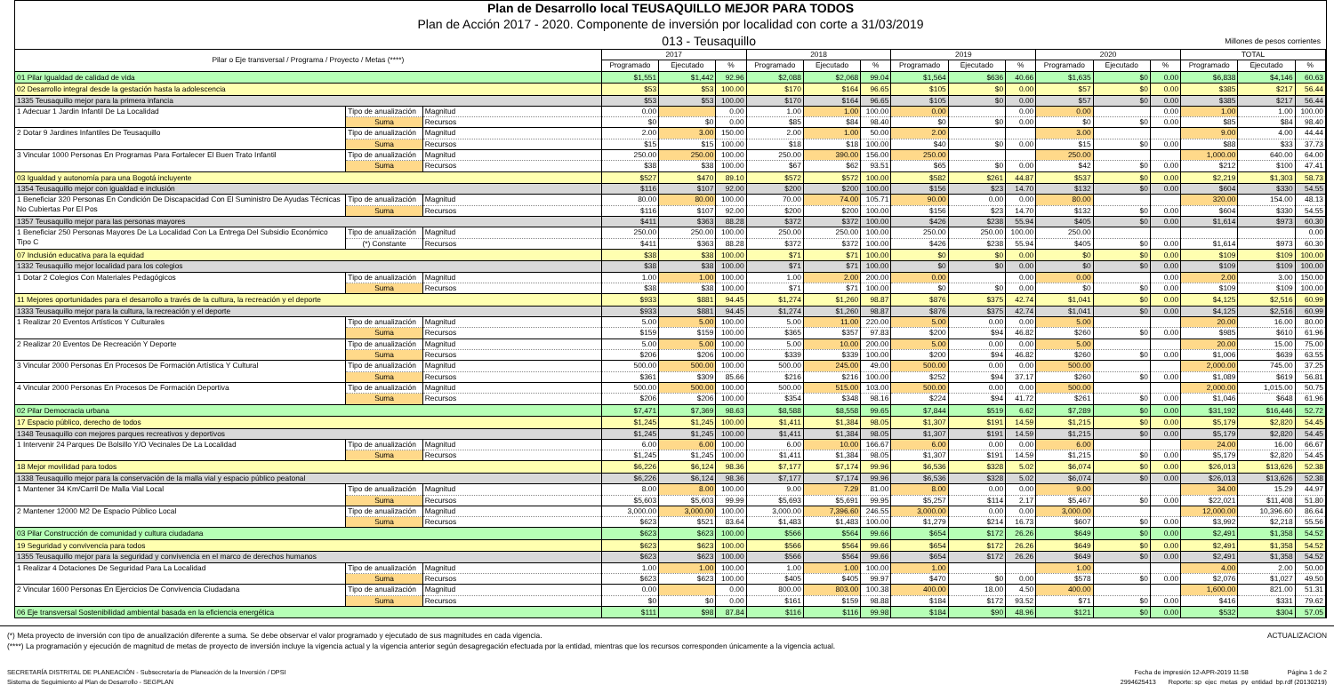Plan de Desarrollo local TEUSAQUILLO MEJOR PARA TODOS
Plan de Acción 2017 - 2020. Componente de inversión por localidad con corte a 31/03/2019
013 - Teusaquillo Millones de pesos corrientes
| Pilar o Eje transversal / Programa / Proyecto / Metas (****) | | | 2017 | | | 2018 | | | 2019 | | | 2020 | | | TOTAL | | |
| --- | --- | --- | --- | --- | --- | --- | --- | --- | --- | --- | --- | --- | --- | --- | --- | --- | --- |
| | | | Programado | Ejecutado | % | Programado | Ejecutado | % | Programado | Ejecutado | % | Programado | Ejecutado | % | Programado | Ejecutado | % |
| 01 Pilar Igualdad de calidad de vida | | | $1,551 | $1,442 | 92.96 | $2,088 | $2,068 | 99.04 | $1,564 | $636 | 40.66 | $1,635 | $0 | 0.00 | $6,838 | $4,146 | 60.63 |
| 02 Desarrollo integral desde la gestación hasta la adolescencia | | | $53 | $53 | 100.00 | $170 | $164 | 96.65 | $105 | $0 | 0.00 | $57 | $0 | 0.00 | $385 | $217 | 56.44 |
| 1335 Teusaquillo mejor para la primera infancia | | | $53 | $53 | 100.00 | $170 | $164 | 96.65 | $105 | $0 | 0.00 | $57 | $0 | 0.00 | $385 | $217 | 56.44 |
| 1 Adecuar 1 Jardin Infantil De La Localidad | Tipo de anualización | Magnitud | 0.00 | | 0.00 | 1.00 | 1.00 | 100.00 | 0.00 | | 0.00 | 0.00 | | 0.00 | 1.00 | 1.00 | 100.00 |
| | Suma | Recursos | $0 | $0 | 0.00 | $85 | $84 | 98.40 | $0 | $0 | 0.00 | $0 | $0 | 0.00 | $85 | $84 | 98.40 |
| 2 Dotar 9 Jardines Infantiles De Teusaquillo | Tipo de anualización | Magnitud | 2.00 | 3.00 | 150.00 | 2.00 | 1.00 | 50.00 | 2.00 | | | 3.00 | | | 9.00 | 4.00 | 44.44 |
| | Suma | Recursos | $15 | $15 | 100.00 | $18 | $18 | 100.00 | $40 | $0 | 0.00 | $15 | $0 | 0.00 | $88 | $33 | 37.73 |
| 3 Vincular 1000 Personas En Programas Para Fortalecer El Buen Trato Infantil | Tipo de anualización | Magnitud | 250.00 | 250.00 | 100.00 | 250.00 | 390.00 | 156.00 | 250.00 | | | 250.00 | | | 1,000.00 | 640.00 | 64.00 |
| | Suma | Recursos | $38 | $38 | 100.00 | $67 | $62 | 93.51 | $65 | $0 | 0.00 | $42 | $0 | 0.00 | $212 | $100 | 47.41 |
| 03 Igualdad y autonomía para una Bogotá incluyente | | | $527 | $470 | 89.10 | $572 | $572 | 100.00 | $582 | $261 | 44.87 | $537 | $0 | 0.00 | $2,219 | $1,303 | 58.73 |
| 1354 Teusaquillo mejor con igualdad e inclusión | | | $116 | $107 | 92.00 | $200 | $200 | 100.00 | $156 | $23 | 14.70 | $132 | $0 | 0.00 | $604 | $330 | 54.55 |
| 1 Beneficiar 320 Personas En Condición De Discapacidad Con El Suministro De Ayudas Técnicas No Cubiertas Por El Pos | Tipo de anualización | Magnitud | 80.00 | 80.00 | 100.00 | 70.00 | 74.00 | 105.71 | 90.00 | 0.00 | 0.00 | 80.00 | | | 320.00 | 154.00 | 48.13 |
| | Suma | Recursos | $116 | $107 | 92.00 | $200 | $200 | 100.00 | $156 | $23 | 14.70 | $132 | $0 | 0.00 | $604 | $330 | 54.55 |
| 1357 Teusaquillo mejor para las personas mayores | | | $411 | $363 | 88.28 | $372 | $372 | 100.00 | $426 | $238 | 55.94 | $405 | $0 | 0.00 | $1,614 | $973 | 60.30 |
| 1 Beneficiar 250 Personas Mayores De La Localidad Con La Entrega Del Subsidio Económico Tipo C | Tipo de anualización | Magnitud | 250.00 | 250.00 | 100.00 | 250.00 | 250.00 | 100.00 | 250.00 | 250.00 | 100.00 | 250.00 | | | | | 0.00 |
| | (*) Constante | Recursos | $411 | $363 | 88.28 | $372 | $372 | 100.00 | $426 | $238 | 55.94 | $405 | $0 | 0.00 | $1,614 | $973 | 60.30 |
| 07 Inclusión educativa para la equidad | | | $38 | $38 | 100.00 | $71 | $71 | 100.00 | $0 | $0 | 0.00 | $0 | $0 | 0.00 | $109 | $109 | 100.00 |
| 1332 Teusaquillo mejor localidad para los colegios | | | $38 | $38 | 100.00 | $71 | $71 | 100.00 | $0 | $0 | 0.00 | $0 | $0 | 0.00 | $109 | $109 | 100.00 |
| 1 Dotar 2 Colegios Con Materiales Pedagógicos | Tipo de anualización | Magnitud | 1.00 | 1.00 | 100.00 | 1.00 | 2.00 | 200.00 | 0.00 | | 0.00 | 0.00 | | 0.00 | 2.00 | 3.00 | 150.00 |
| | Suma | Recursos | $38 | $38 | 100.00 | $71 | $71 | 100.00 | $0 | $0 | 0.00 | $0 | $0 | 0.00 | $109 | $109 | 100.00 |
| 11 Mejores oportunidades para el desarrollo a través de la cultura, la recreación y el deporte | | | $933 | $881 | 94.45 | $1,274 | $1,260 | 98.87 | $876 | $375 | 42.74 | $1,041 | $0 | 0.00 | $4,125 | $2,516 | 60.99 |
| 1333 Teusaquillo mejor para la cultura, la recreación y el deporte | | | $933 | $881 | 94.45 | $1,274 | $1,260 | 98.87 | $876 | $375 | 42.74 | $1,041 | $0 | 0.00 | $4,125 | $2,516 | 60.99 |
| 1 Realizar 20 Eventos Artísticos Y Culturales | Tipo de anualización | Magnitud | 5.00 | 5.00 | 100.00 | 5.00 | 11.00 | 220.00 | 5.00 | 0.00 | 0.00 | 5.00 | | | 20.00 | 16.00 | 80.00 |
| | Suma | Recursos | $159 | $159 | 100.00 | $365 | $357 | 97.83 | $200 | $94 | 46.82 | $260 | $0 | 0.00 | $985 | $610 | 61.96 |
| 2 Realizar 20 Eventos De Recreación Y Deporte | Tipo de anualización | Magnitud | 5.00 | 5.00 | 100.00 | 5.00 | 10.00 | 200.00 | 5.00 | 0.00 | 0.00 | 5.00 | | | 20.00 | 15.00 | 75.00 |
| | Suma | Recursos | $206 | $206 | 100.00 | $339 | $339 | 100.00 | $200 | $94 | 46.82 | $260 | $0 | 0.00 | $1,006 | $639 | 63.55 |
| 3 Vincular 2000 Personas En Procesos De Formación Artística Y Cultural | Tipo de anualización | Magnitud | 500.00 | 500.00 | 100.00 | 500.00 | 245.00 | 49.00 | 500.00 | 0.00 | 0.00 | 500.00 | | | 2,000.00 | 745.00 | 37.25 |
| | Suma | Recursos | $361 | $309 | 85.66 | $216 | $216 | 100.00 | $252 | $94 | 37.17 | $260 | $0 | 0.00 | $1,089 | $619 | 56.81 |
| 4 Vincular 2000 Personas En Procesos De Formación Deportiva | Tipo de anualización | Magnitud | 500.00 | 500.00 | 100.00 | 500.00 | 515.00 | 103.00 | 500.00 | 0.00 | 0.00 | 500.00 | | | 2,000.00 | 1,015.00 | 50.75 |
| | Suma | Recursos | $206 | $206 | 100.00 | $354 | $348 | 98.16 | $224 | $94 | 41.72 | $261 | $0 | 0.00 | $1,046 | $648 | 61.96 |
| 02 Pilar Democracia urbana | | | $7,471 | $7,369 | 98.63 | $8,588 | $8,558 | 99.65 | $7,844 | $519 | 6.62 | $7,289 | $0 | 0.00 | $31,192 | $16,446 | 52.72 |
| 17 Espacio público, derecho de todos | | | $1,245 | $1,245 | 100.00 | $1,411 | $1,384 | 98.05 | $1,307 | $191 | 14.59 | $1,215 | $0 | 0.00 | $5,179 | $2,820 | 54.45 |
| 1348 Teusaquillo con mejores parques recreativos y deportivos | | | $1,245 | $1,245 | 100.00 | $1,411 | $1,384 | 98.05 | $1,307 | $191 | 14.59 | $1,215 | $0 | 0.00 | $5,179 | $2,820 | 54.45 |
| 1 Intervenir 24 Parques De Bolsillo Y/O Vecinales De La Localidad | Tipo de anualización | Magnitud | 6.00 | 6.00 | 100.00 | 6.00 | 10.00 | 166.67 | 6.00 | 0.00 | 0.00 | 6.00 | | | 24.00 | 16.00 | 66.67 |
| | Suma | Recursos | $1,245 | $1,245 | 100.00 | $1,411 | $1,384 | 98.05 | $1,307 | $191 | 14.59 | $1,215 | $0 | 0.00 | $5,179 | $2,820 | 54.45 |
| 18 Mejor movilidad para todos | | | $6,226 | $6,124 | 98.36 | $7,177 | $7,174 | 99.96 | $6,536 | $328 | 5.02 | $6,074 | $0 | 0.00 | $26,013 | $13,626 | 52.38 |
| 1338 Teusaquillo mejor para la conservación de la malla vial y espacio público peatonal | | | $6,226 | $6,124 | 98.36 | $7,177 | $7,174 | 99.96 | $6,536 | $328 | 5.02 | $6,074 | $0 | 0.00 | $26,013 | $13,626 | 52.38 |
| 1 Mantener 34 Km/Carril De Malla Vial Local | Tipo de anualización | Magnitud | 8.00 | 8.00 | 100.00 | 9.00 | 7.29 | 81.00 | 8.00 | 0.00 | 0.00 | 9.00 | | | 34.00 | 15.29 | 44.97 |
| | Suma | Recursos | $5,603 | $5,603 | 99.99 | $5,693 | $5,691 | 99.95 | $5,257 | $114 | 2.17 | $5,467 | $0 | 0.00 | $22,021 | $11,408 | 51.80 |
| 2 Mantener 12000 M2 De Espacio Público Local | Tipo de anualización | Magnitud | 3,000.00 | 3,000.00 | 100.00 | 3,000.00 | 7,396.60 | 246.55 | 3,000.00 | 0.00 | 0.00 | 3,000.00 | | | 12,000.00 | 10,396.60 | 86.64 |
| | Suma | Recursos | $623 | $521 | 83.64 | $1,483 | $1,483 | 100.00 | $1,279 | $214 | 16.73 | $607 | $0 | 0.00 | $3,992 | $2,218 | 55.56 |
| 03 Pilar Construcción de comunidad y cultura ciudadana | | | $623 | $623 | 100.00 | $566 | $564 | 99.66 | $654 | $172 | 26.26 | $649 | $0 | 0.00 | $2,491 | $1,358 | 54.52 |
| 19 Seguridad y convivencia para todos | | | $623 | $623 | 100.00 | $566 | $564 | 99.66 | $654 | $172 | 26.26 | $649 | $0 | 0.00 | $2,491 | $1,358 | 54.52 |
| 1355 Teusaquillo mejor para la seguridad y convivencia en el marco de derechos humanos | | | $623 | $623 | 100.00 | $566 | $564 | 99.66 | $654 | $172 | 26.26 | $649 | $0 | 0.00 | $2,491 | $1,358 | 54.52 |
| 1 Realizar 4 Dotaciones De Seguridad Para La Localidad | Tipo de anualización | Magnitud | 1.00 | 1.00 | 100.00 | 1.00 | 1.00 | 100.00 | 1.00 | | | 1.00 | | | 4.00 | 2.00 | 50.00 |
| | Suma | Recursos | $623 | $623 | 100.00 | $405 | $405 | 99.97 | $470 | $0 | 0.00 | $578 | $0 | 0.00 | $2,076 | $1,027 | 49.50 |
| 2 Vincular 1600 Personas En Ejercicios De Convivencia Ciudadana | Tipo de anualización | Magnitud | 0.00 | | 0.00 | 800.00 | 803.00 | 100.38 | 400.00 | 18.00 | 4.50 | 400.00 | | | 1,600.00 | 821.00 | 51.31 |
| | Suma | Recursos | $0 | $0 | 0.00 | $161 | $159 | 98.88 | $184 | $172 | 93.52 | $71 | $0 | 0.00 | $416 | $331 | 79.62 |
| 06 Eje transversal Sostenibilidad ambiental basada en la eficiencia energética | | | $111 | $98 | 87.84 | $116 | $116 | 99.98 | $184 | $90 | 48.96 | $121 | $0 | 0.00 | $532 | $304 | 57.05 |
(*) Meta proyecto de inversión con tipo de anualización diferente a suma. Se debe observar el valor programado y ejecutado de sus magnitudes en cada vigencia. ACTUALIZACION
(****) La programación y ejecución de magnitud de metas de proyecto de inversión incluye la vigencia actual y la vigencia anterior según desagregación efectuada por la entidad, mientras que los recursos corresponden únicamente a la vigencia actual.
SECRETARÍA DISTRITAL DE PLANEACIÓN - Subsecretaría de Planeación de la Inversión / DPSI Fecha de impresión 12-APR-2019 11:58 Página 1 de 2
Sistema de Seguimiento al Plan de Desarrollo - SEGPLAN 2994625413 Reporte: sp_ejec_metas_py_entidad_bp.rdf (20130219)